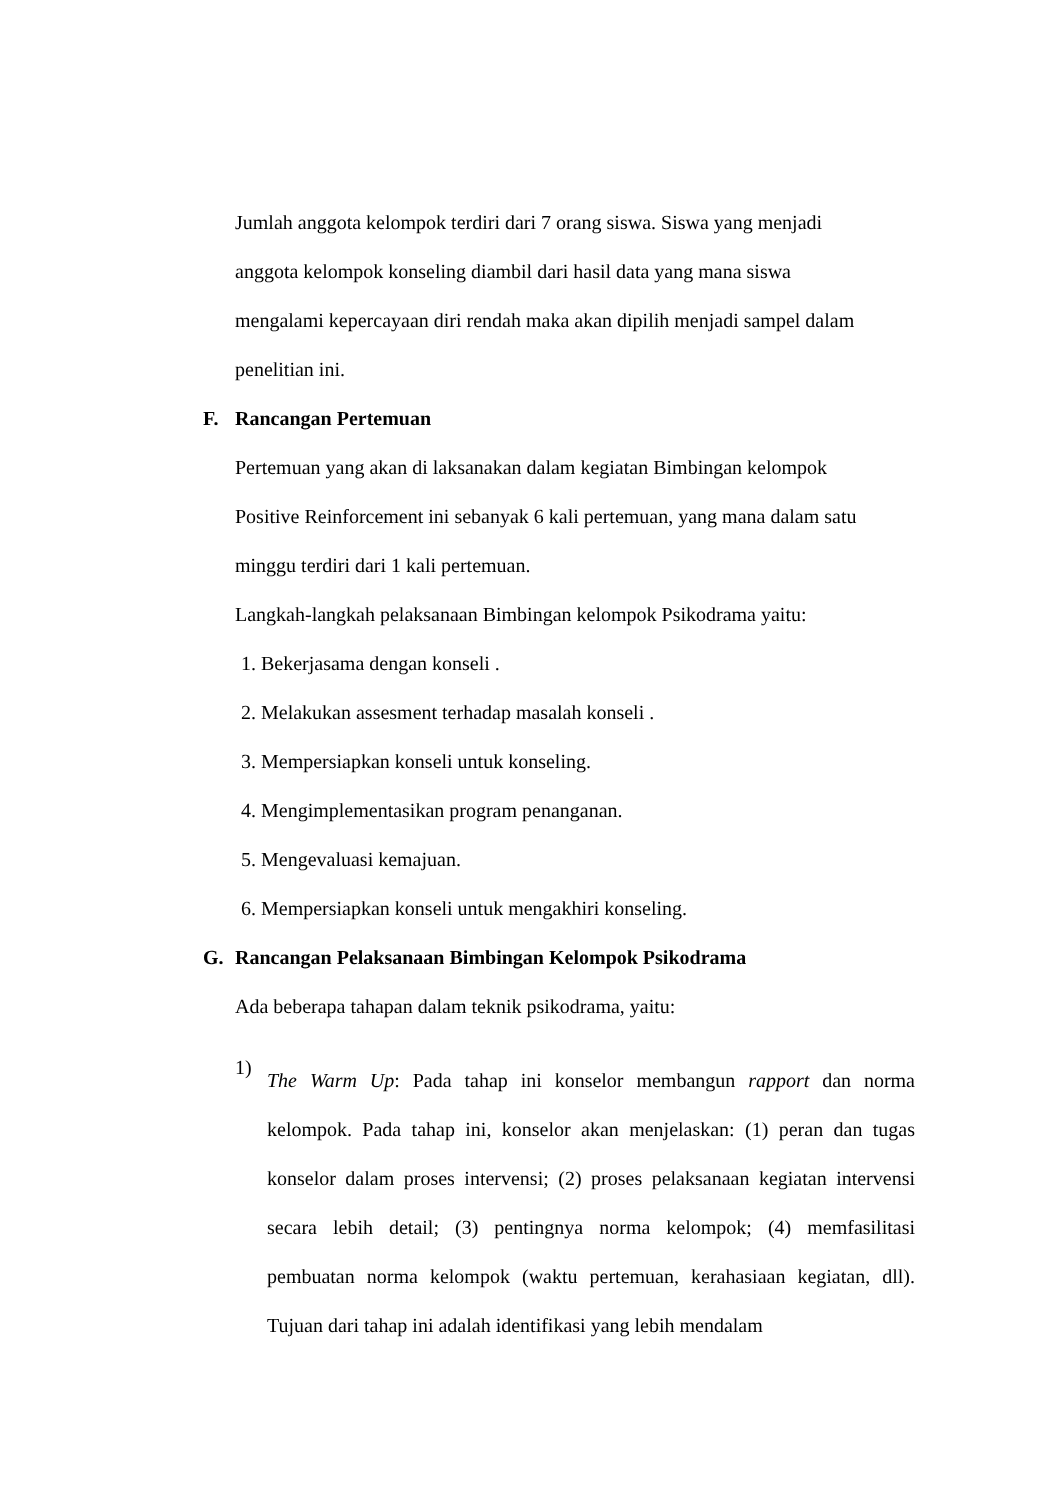Jumlah anggota kelompok terdiri dari 7 orang siswa. Siswa yang menjadi
anggota kelompok konseling diambil dari hasil data yang mana siswa
mengalami kepercayaan diri rendah maka akan dipilih menjadi sampel dalam
penelitian ini.
F. Rancangan Pertemuan
Pertemuan yang akan di laksanakan dalam kegiatan Bimbingan kelompok
Positive Reinforcement ini sebanyak 6 kali pertemuan, yang mana dalam satu
minggu terdiri dari 1 kali pertemuan.
Langkah-langkah pelaksanaan Bimbingan kelompok Psikodrama yaitu:
1. Bekerjasama dengan konseli .
2. Melakukan assesment terhadap masalah konseli .
3. Mempersiapkan konseli untuk konseling.
4. Mengimplementasikan program penanganan.
5. Mengevaluasi kemajuan.
6. Mempersiapkan konseli untuk mengakhiri konseling.
G. Rancangan Pelaksanaan Bimbingan Kelompok Psikodrama
Ada beberapa tahapan dalam teknik psikodrama, yaitu:
1)
The Warm Up: Pada tahap ini konselor membangun rapport dan norma kelompok. Pada tahap ini, konselor akan menjelaskan: (1) peran dan tugas konselor dalam proses intervensi; (2) proses pelaksanaan kegiatan intervensi secara lebih detail; (3) pentingnya norma kelompok; (4) memfasilitasi pembuatan norma kelompok (waktu pertemuan, kerahasiaan kegiatan, dll). Tujuan dari tahap ini adalah identifikasi yang lebih mendalam